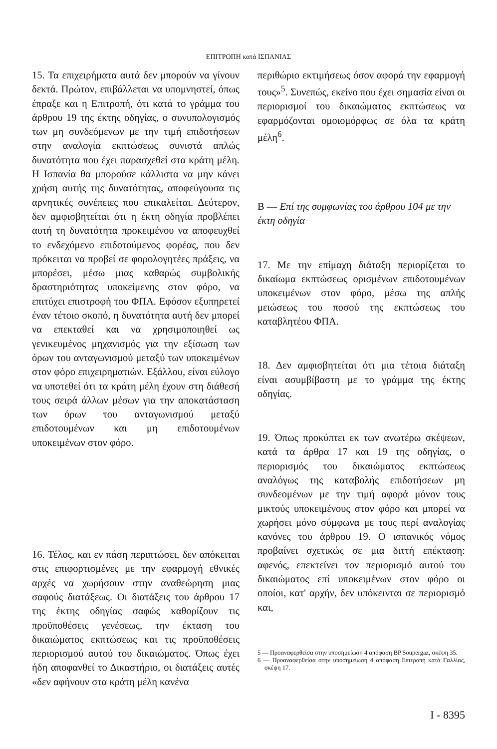ΕΠΙΤΡΟΠΗ κατά ΙΣΠΑΝΙΑΣ
15. Τα επιχειρήματα αυτά δεν μπορούν να γίνουν δεκτά. Πρώτον, επιβάλλεται να υπομνηστεί, όπως έπραξε και η Επιτροπή, ότι κατά το γράμμα του άρθρου 19 της έκτης οδηγίας, ο συνυπολογισμός των μη συνδεόμενων με την τιμή επιδοτήσεων στην αναλογία εκπτώσεως συνιστά απλώς δυνατότητα που έχει παρασχεθεί στα κράτη μέλη. Η Ισπανία θα μπορούσε κάλλιστα να μην κάνει χρήση αυτής της δυνατότητας, αποφεύγουσα τις αρνητικές συνέπειες που επικαλείται. Δεύτερον, δεν αμφισβητείται ότι η έκτη οδηγία προβλέπει αυτή τη δυνατότητα προκειμένου να αποφευχθεί το ενδεχόμενο επιδοτούμενος φορέας, που δεν πρόκειται να προβεί σε φορολογητέες πράξεις, να μπορέσει, μέσω μιας καθαρώς συμβολικής δραστηριότητας υποκείμενης στον φόρο, να επιτύχει επιστροφή του ΦΠΑ. Εφόσον εξυπηρετεί έναν τέτοιο σκοπό, η δυνατότητα αυτή δεν μπορεί να επεκταθεί και να χρησιμοποιηθεί ως γενικευμένος μηχανισμός για την εξίσωση των όρων του ανταγωνισμού μεταξύ των υποκειμένων στον φόρο επιχειρηματιών. Εξάλλου, είναι εύλογο να υποτεθεί ότι τα κράτη μέλη έχουν στη διάθεσή τους σειρά άλλων μέσων για την αποκατάσταση των όρων του ανταγωνισμού μεταξύ επιδοτουμένων και μη επιδοτουμένων υποκειμένων στον φόρο.
16. Τέλος, και εν πάση περιπτώσει, δεν απόκειται στις επιφορτισμένες με την εφαρμογή εθνικές αρχές να χωρήσουν στην αναθεώρηση μιας σαφούς διατάξεως. Οι διατάξεις του άρθρου 17 της έκτης οδηγίας σαφώς καθορίζουν τις προϋποθέσεις γενέσεως, την έκταση του δικαιώματος εκπτώσεως και τις προϋποθέσεις περιορισμού αυτού του δικαιώματος. Όπως έχει ήδη αποφανθεί το Δικαστήριο, οι διατάξεις αυτές «δεν αφήνουν στα κράτη μέλη κανένα
περιθώριο εκτιμήσεως όσον αφορά την εφαρμογή τους»<sup>5</sup>. Συνεπώς, εκείνο που έχει σημασία είναι οι περιορισμοί του δικαιώματος εκπτώσεως να εφαρμόζονται ομοιομόρφως σε όλα τα κράτη μέλη<sup>6</sup>.
Β — Επί της συμφωνίας του άρθρου 104 με την έκτη οδηγία
17. Με την επίμαχη διάταξη περιορίζεται το δικαίωμα εκπτώσεως ορισμένων επιδοτουμένων υποκειμένων στον φόρο, μέσω της απλής μειώσεως του ποσού της εκπτώσεως του καταβλητέου ΦΠΑ.
18. Δεν αμφισβητείται ότι μια τέτοια διάταξη είναι ασυμβίβαστη με το γράμμα της έκτης οδηγίας.
19. Όπως προκύπτει εκ των ανωτέρω σκέψεων, κατά τα άρθρα 17 και 19 της οδηγίας, ο περιορισμός του δικαιώματος εκπτώσεως αναλόγως της καταβολής επιδοτήσεων μη συνδεομένων με την τιμή αφορά μόνον τους μικτούς υποκειμένους στον φόρο και μπορεί να χωρήσει μόνο σύμφωνα με τους περί αναλογίας κανόνες του άρθρου 19. Ο ισπανικός νόμος προβαίνει σχετικώς σε μια διττή επέκταση: αφενός, επεκτείνει τον περιορισμό αυτού του δικαιώματος επί υποκειμένων στον φόρο οι οποίοι, κατ' αρχήν, δεν υπόκεινται σε περιορισμό και,
5 — Προαναφερθείσα στην υποσημείωση 4 απόφαση BP Soupergaz, σκέψη 35.
6 — Προαναφερθείσα στην υποσημείωση 4 απόφαση Επιτροπή κατά Γαλλίας, σκέψη 17.
I - 8395